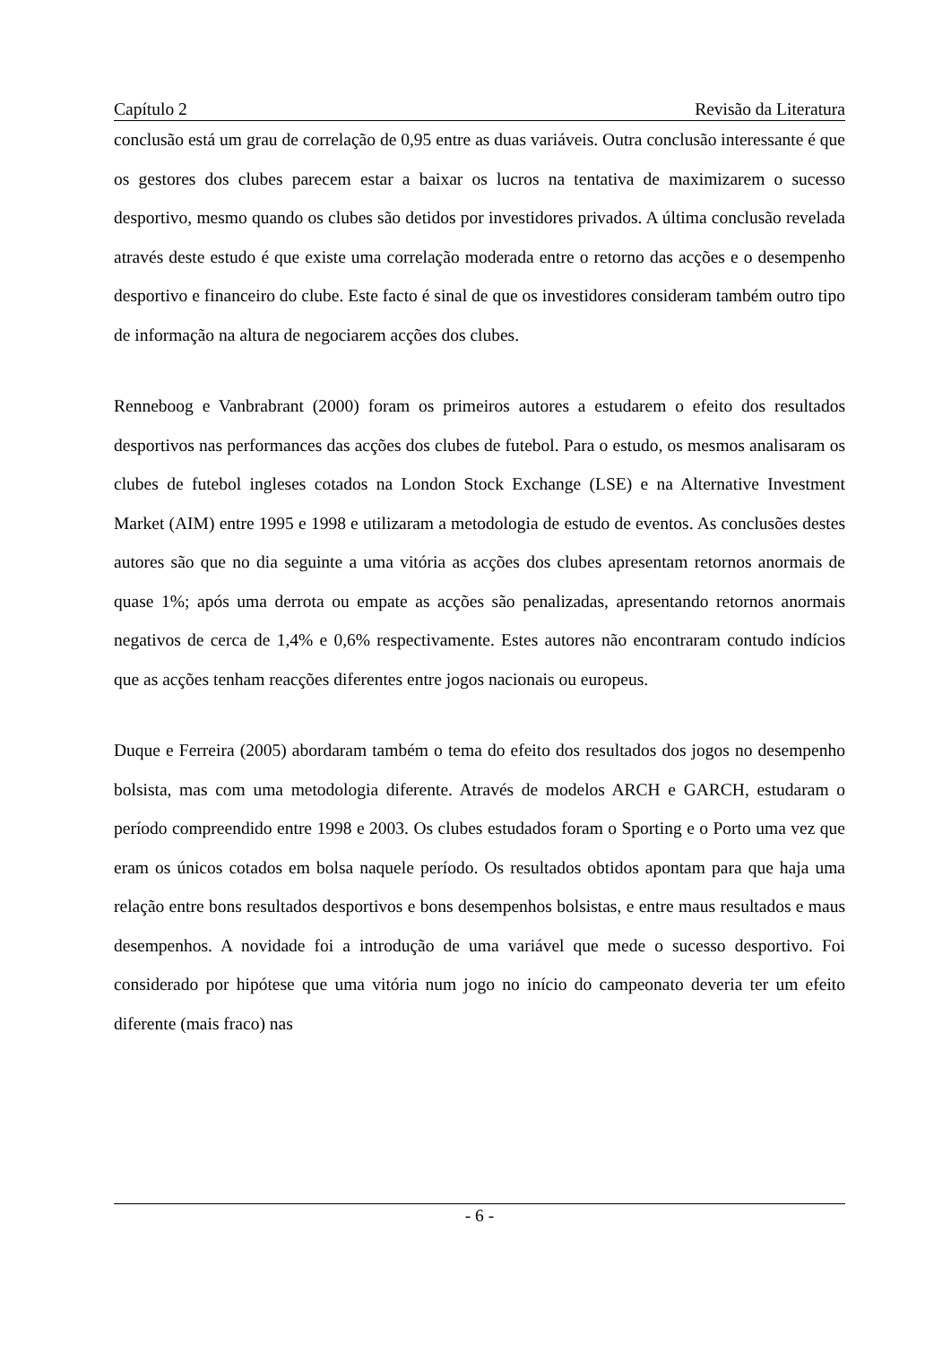Capítulo 2 Revisão da Literatura
conclusão está um grau de correlação de 0,95 entre as duas variáveis. Outra conclusão interessante é que os gestores dos clubes parecem estar a baixar os lucros na tentativa de maximizarem o sucesso desportivo, mesmo quando os clubes são detidos por investidores privados. A última conclusão revelada através deste estudo é que existe uma correlação moderada entre o retorno das acções e o desempenho desportivo e financeiro do clube. Este facto é sinal de que os investidores consideram também outro tipo de informação na altura de negociarem acções dos clubes.
Renneboog e Vanbrabrant (2000) foram os primeiros autores a estudarem o efeito dos resultados desportivos nas performances das acções dos clubes de futebol. Para o estudo, os mesmos analisaram os clubes de futebol ingleses cotados na London Stock Exchange (LSE) e na Alternative Investment Market (AIM) entre 1995 e 1998 e utilizaram a metodologia de estudo de eventos. As conclusões destes autores são que no dia seguinte a uma vitória as acções dos clubes apresentam retornos anormais de quase 1%; após uma derrota ou empate as acções são penalizadas, apresentando retornos anormais negativos de cerca de 1,4% e 0,6% respectivamente. Estes autores não encontraram contudo indícios que as acções tenham reacções diferentes entre jogos nacionais ou europeus.
Duque e Ferreira (2005) abordaram também o tema do efeito dos resultados dos jogos no desempenho bolsista, mas com uma metodologia diferente. Através de modelos ARCH e GARCH, estudaram o período compreendido entre 1998 e 2003. Os clubes estudados foram o Sporting e o Porto uma vez que eram os únicos cotados em bolsa naquele período. Os resultados obtidos apontam para que haja uma relação entre bons resultados desportivos e bons desempenhos bolsistas, e entre maus resultados e maus desempenhos. A novidade foi a introdução de uma variável que mede o sucesso desportivo. Foi considerado por hipótese que uma vitória num jogo no início do campeonato deveria ter um efeito diferente (mais fraco) nas
- 6 -